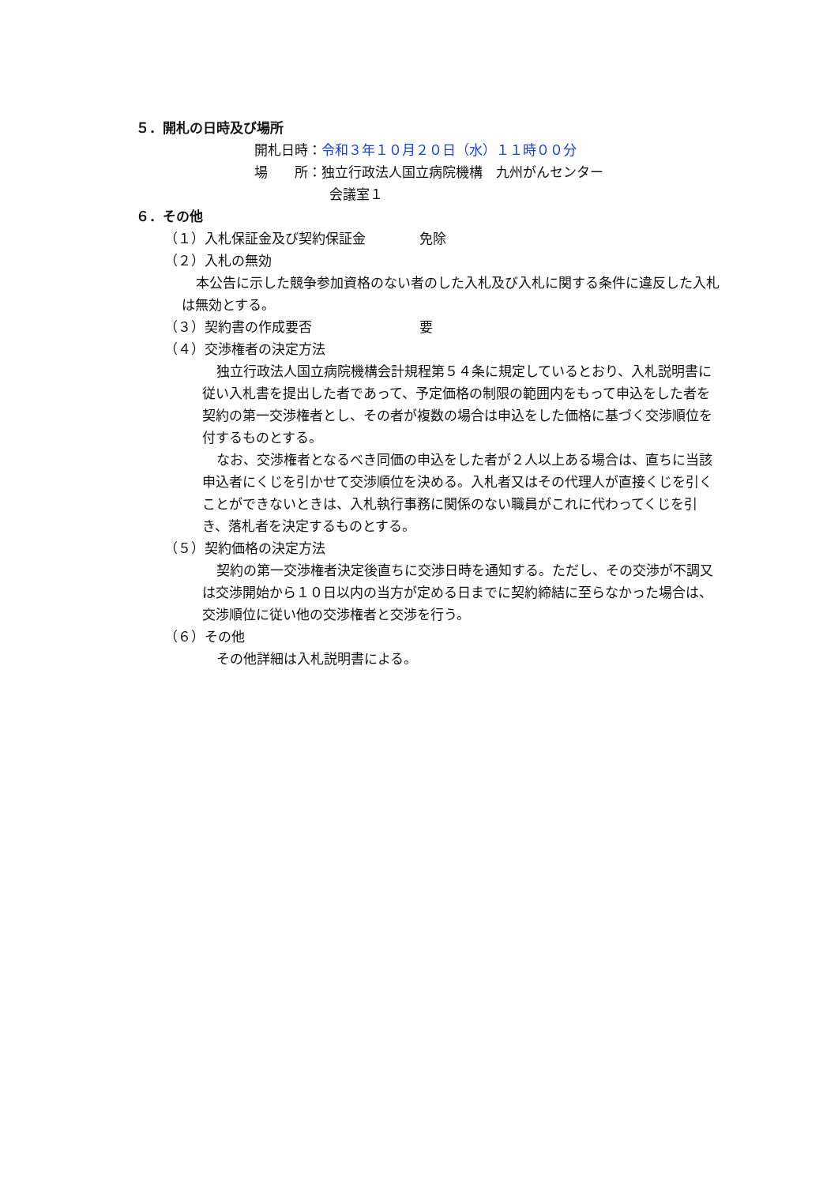５．開札の日時及び場所
開札日時：令和３年１０月２０日（水）１１時００分
場　　所：独立行政法人国立病院機構　九州がんセンター
会議室１
６．その他
（１）入札保証金及び契約保証金　　　　免除
（２）入札の無効
本公告に示した競争参加資格のない者のした入札及び入札に関する条件に違反した入札は無効とする。
（３）契約書の作成要否　　　　　　　　要
（４）交渉権者の決定方法
独立行政法人国立病院機構会計規程第５４条に規定しているとおり、入札説明書に従い入札書を提出した者であって、予定価格の制限の範囲内をもって申込をした者を契約の第一交渉権者とし、その者が複数の場合は申込をした価格に基づく交渉順位を付するものとする。
なお、交渉権者となるべき同価の申込をした者が２人以上ある場合は、直ちに当該申込者にくじを引かせて交渉順位を決める。入札者又はその代理人が直接くじを引くことができないときは、入札執行事務に関係のない職員がこれに代わってくじを引き、落札者を決定するものとする。
（５）契約価格の決定方法
契約の第一交渉権者決定後直ちに交渉日時を通知する。ただし、その交渉が不調又は交渉開始から１０日以内の当方が定める日までに契約締結に至らなかった場合は、交渉順位に従い他の交渉権者と交渉を行う。
（６）その他
その他詳細は入札説明書による。